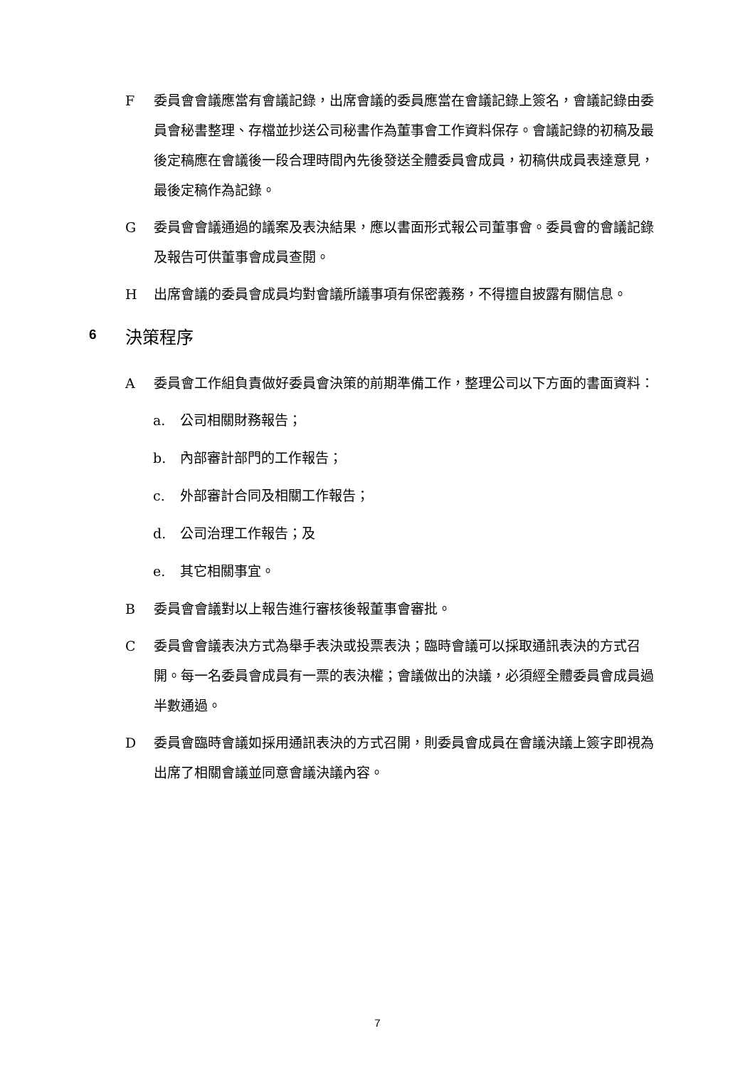F委員會會議應當有會議記錄，出席會議的委員應當在會議記錄上簽名，會議記錄由委員會秘書整理、存檔並抄送公司秘書作為董事會工作資料保存。會議記錄的初稿及最後定稿應在會議後一段合理時間內先後發送全體委員會成員，初稿供成員表達意見，最後定稿作為記錄。
G委員會會議通過的議案及表決結果，應以書面形式報公司董事會。委員會的會議記錄及報告可供董事會成員查閱。
H出席會議的委員會成員均對會議所議事項有保密義務，不得擅自披露有關信息。
6 決策程序
A委員會工作組負責做好委員會決策的前期準備工作，整理公司以下方面的書面資料：
a. 公司相關財務報告；
b. 內部審計部門的工作報告；
c. 外部審計合同及相關工作報告；
d. 公司治理工作報告；及
e. 其它相關事宜。
B委員會會議對以上報告進行審核後報董事會審批。
C委員會會議表決方式為舉手表決或投票表決；臨時會議可以採取通訊表決的方式召開。每一名委員會成員有一票的表決權；會議做出的決議，必須經全體委員會成員過半數通過。
D委員會臨時會議如採用通訊表決的方式召開，則委員會成員在會議決議上簽字即視為出席了相關會議並同意會議決議內容。
7